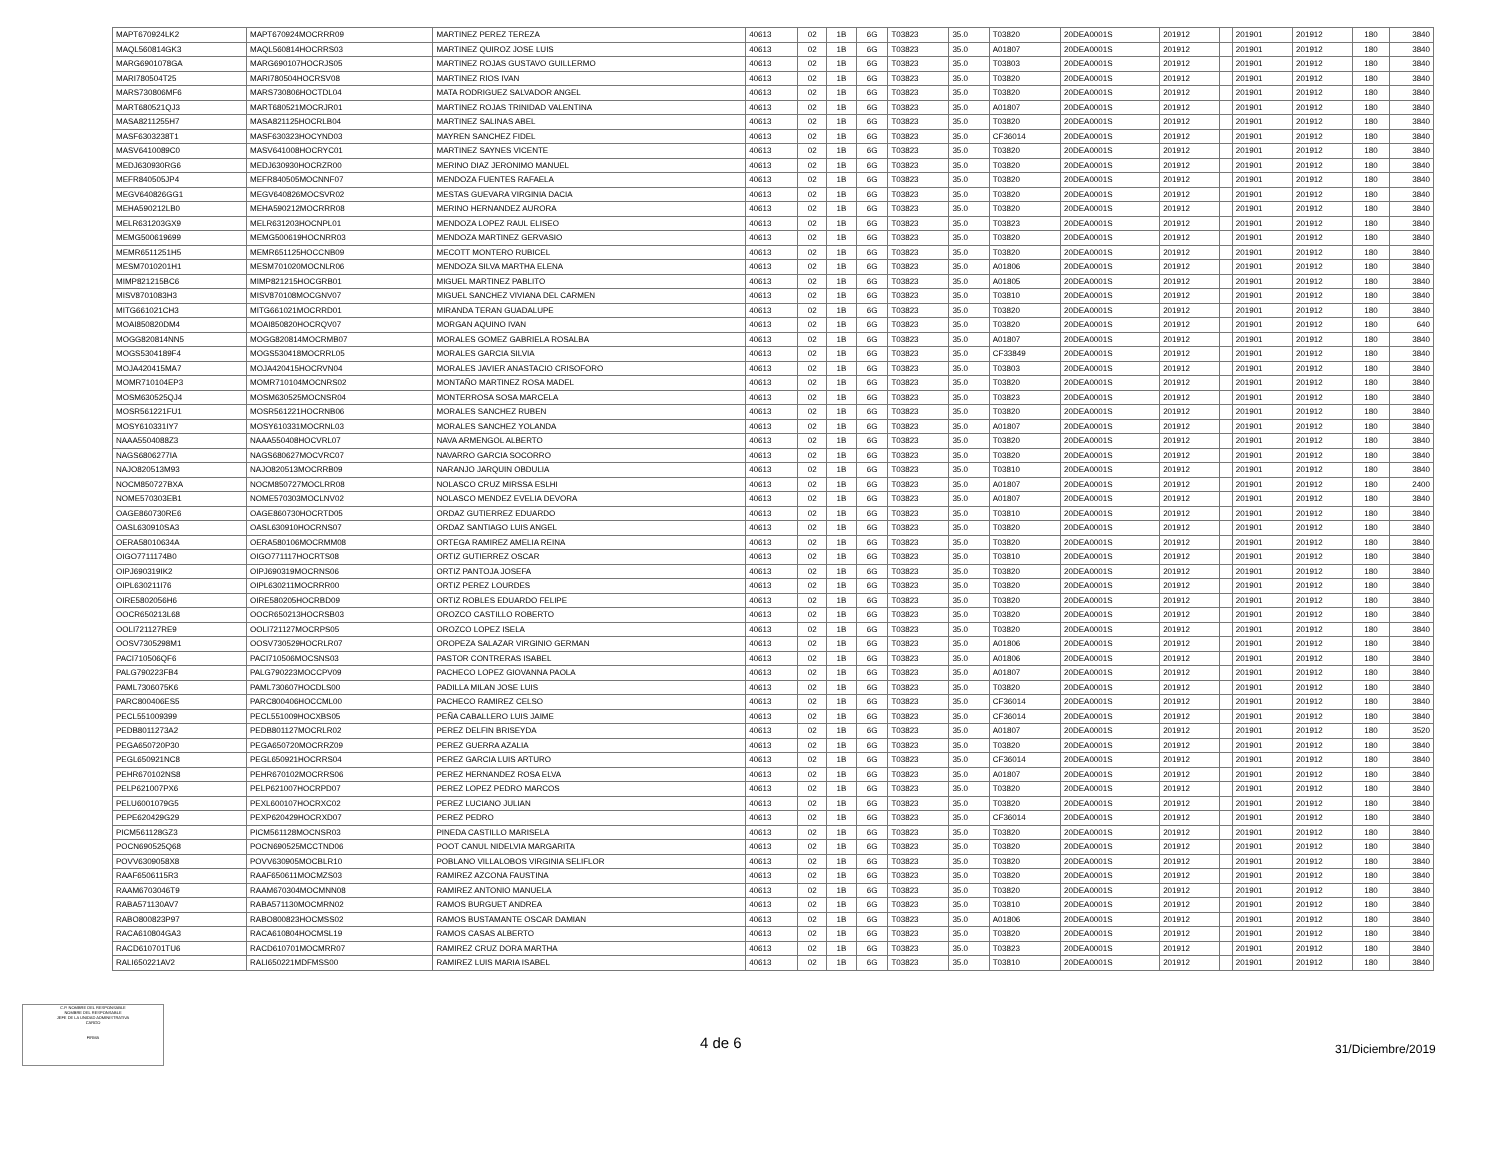| MAPT670924LK2 | MAPT670924MOCRRR09 | MARTINEZ PEREZ TEREZA | 40613 | 02 | 1B | 6G | T03823 | 35.0 | T03820 | 20DEA0001S | 201912 | | 201901 | 201912 | 180 | 3840 |
| MAQL560814GK3 | MAQL560814HOCRRS03 | MARTINEZ QUIROZ JOSE LUIS | 40613 | 02 | 1B | 6G | T03823 | 35.0 | A01807 | 20DEA0001S | 201912 | | 201901 | 201912 | 180 | 3840 |
| MARG6901078GA | MARG690107HOCRJS05 | MARTINEZ ROJAS GUSTAVO GUILLERMO | 40613 | 02 | 1B | 6G | T03823 | 35.0 | T03803 | 20DEA0001S | 201912 | | 201901 | 201912 | 180 | 3840 |
| MARI780504T25 | MARI780504HOCRSV08 | MARTINEZ RIOS IVAN | 40613 | 02 | 1B | 6G | T03823 | 35.0 | T03820 | 20DEA0001S | 201912 | | 201901 | 201912 | 180 | 3840 |
| MARS730806MF6 | MARS730806HOCTDL04 | MATA RODRIGUEZ SALVADOR ANGEL | 40613 | 02 | 1B | 6G | T03823 | 35.0 | T03820 | 20DEA0001S | 201912 | | 201901 | 201912 | 180 | 3840 |
| MART680521QJ3 | MART680521MOCRJR01 | MARTINEZ ROJAS TRINIDAD VALENTINA | 40613 | 02 | 1B | 6G | T03823 | 35.0 | A01807 | 20DEA0001S | 201912 | | 201901 | 201912 | 180 | 3840 |
| MASA8211255H7 | MASA821125HOCRLB04 | MARTINEZ SALINAS ABEL | 40613 | 02 | 1B | 6G | T03823 | 35.0 | T03820 | 20DEA0001S | 201912 | | 201901 | 201912 | 180 | 3840 |
| MASF6303238T1 | MASF630323HOCYND03 | MAYREN SANCHEZ FIDEL | 40613 | 02 | 1B | 6G | T03823 | 35.0 | CF36014 | 20DEA0001S | 201912 | | 201901 | 201912 | 180 | 3840 |
| MASV6410089C0 | MASV641008HOCRYC01 | MARTINEZ SAYNES VICENTE | 40613 | 02 | 1B | 6G | T03823 | 35.0 | T03820 | 20DEA0001S | 201912 | | 201901 | 201912 | 180 | 3840 |
| MEDJ630930RG6 | MEDJ630930HOCRZR00 | MERINO DIAZ JERONIMO MANUEL | 40613 | 02 | 1B | 6G | T03823 | 35.0 | T03820 | 20DEA0001S | 201912 | | 201901 | 201912 | 180 | 3840 |
| MEFR840505JP4 | MEFR840505MOCNNF07 | MENDOZA FUENTES RAFAELA | 40613 | 02 | 1B | 6G | T03823 | 35.0 | T03820 | 20DEA0001S | 201912 | | 201901 | 201912 | 180 | 3840 |
| MEGV640826GG1 | MEGV640826MOCSVR02 | MESTAS GUEVARA VIRGINIA DACIA | 40613 | 02 | 1B | 6G | T03823 | 35.0 | T03820 | 20DEA0001S | 201912 | | 201901 | 201912 | 180 | 3840 |
| MEHA590212LB0 | MEHA590212MOCRRR08 | MERINO HERNANDEZ AURORA | 40613 | 02 | 1B | 6G | T03823 | 35.0 | T03820 | 20DEA0001S | 201912 | | 201901 | 201912 | 180 | 3840 |
| MELR631203GX9 | MELR631203HOCNPL01 | MENDOZA LOPEZ RAUL ELISEO | 40613 | 02 | 1B | 6G | T03823 | 35.0 | T03823 | 20DEA0001S | 201912 | | 201901 | 201912 | 180 | 3840 |
| MEMG500619699 | MEMG500619HOCNRR03 | MENDOZA MARTINEZ GERVASIO | 40613 | 02 | 1B | 6G | T03823 | 35.0 | T03820 | 20DEA0001S | 201912 | | 201901 | 201912 | 180 | 3840 |
| MEMR6511251H5 | MEMR651125HOCCNB09 | MECOTT MONTERO RUBICEL | 40613 | 02 | 1B | 6G | T03823 | 35.0 | T03820 | 20DEA0001S | 201912 | | 201901 | 201912 | 180 | 3840 |
| MESM7010201H1 | MESM701020MOCNLR06 | MENDOZA SILVA MARTHA ELENA | 40613 | 02 | 1B | 6G | T03823 | 35.0 | A01806 | 20DEA0001S | 201912 | | 201901 | 201912 | 180 | 3840 |
| MIMP821215BC6 | MIMP821215HOCGRB01 | MIGUEL MARTINEZ PABLITO | 40613 | 02 | 1B | 6G | T03823 | 35.0 | A01805 | 20DEA0001S | 201912 | | 201901 | 201912 | 180 | 3840 |
| MISV8701083H3 | MISV870108MOCGNV07 | MIGUEL SANCHEZ VIVIANA DEL CARMEN | 40613 | 02 | 1B | 6G | T03823 | 35.0 | T03810 | 20DEA0001S | 201912 | | 201901 | 201912 | 180 | 3840 |
| MITG661021CH3 | MITG661021MOCRRD01 | MIRANDA TERAN GUADALUPE | 40613 | 02 | 1B | 6G | T03823 | 35.0 | T03820 | 20DEA0001S | 201912 | | 201901 | 201912 | 180 | 3840 |
| MOAI850820DM4 | MOAI850820HOCRQV07 | MORGAN AQUINO IVAN | 40613 | 02 | 1B | 6G | T03823 | 35.0 | T03820 | 20DEA0001S | 201912 | | 201901 | 201912 | 180 | 640 |
| MOGG820814NN5 | MOGG820814MOCRMB07 | MORALES GOMEZ GABRIELA ROSALBA | 40613 | 02 | 1B | 6G | T03823 | 35.0 | A01807 | 20DEA0001S | 201912 | | 201901 | 201912 | 180 | 3840 |
| MOGS5304189F4 | MOGS530418MOCRRL05 | MORALES GARCIA SILVIA | 40613 | 02 | 1B | 6G | T03823 | 35.0 | CF33849 | 20DEA0001S | 201912 | | 201901 | 201912 | 180 | 3840 |
| MOJA420415MA7 | MOJA420415HOCRVN04 | MORALES JAVIER ANASTACIO CRISOFORO | 40613 | 02 | 1B | 6G | T03823 | 35.0 | T03803 | 20DEA0001S | 201912 | | 201901 | 201912 | 180 | 3840 |
| MOMR710104EP3 | MOMR710104MOCNRS02 | MONTAÑO MARTINEZ ROSA MADEL | 40613 | 02 | 1B | 6G | T03823 | 35.0 | T03820 | 20DEA0001S | 201912 | | 201901 | 201912 | 180 | 3840 |
| MOSM630525QJ4 | MOSM630525MOCNSR04 | MONTERROSA SOSA MARCELA | 40613 | 02 | 1B | 6G | T03823 | 35.0 | T03823 | 20DEA0001S | 201912 | | 201901 | 201912 | 180 | 3840 |
| MOSR561221FU1 | MOSR561221HOCRNB06 | MORALES SANCHEZ RUBEN | 40613 | 02 | 1B | 6G | T03823 | 35.0 | T03820 | 20DEA0001S | 201912 | | 201901 | 201912 | 180 | 3840 |
| MOSY610331IY7 | MOSY610331MOCRNL03 | MORALES SANCHEZ YOLANDA | 40613 | 02 | 1B | 6G | T03823 | 35.0 | A01807 | 20DEA0001S | 201912 | | 201901 | 201912 | 180 | 3840 |
| NAAA5504088Z3 | NAAA550408HOCVRL07 | NAVA ARMENGOL ALBERTO | 40613 | 02 | 1B | 6G | T03823 | 35.0 | T03820 | 20DEA0001S | 201912 | | 201901 | 201912 | 180 | 3840 |
| NAGS6806277IA | NAGS680627MOCVRC07 | NAVARRO GARCIA SOCORRO | 40613 | 02 | 1B | 6G | T03823 | 35.0 | T03820 | 20DEA0001S | 201912 | | 201901 | 201912 | 180 | 3840 |
| NAJO820513M93 | NAJO820513MOCRRB09 | NARANJO JARQUIN OBDULIA | 40613 | 02 | 1B | 6G | T03823 | 35.0 | T03810 | 20DEA0001S | 201912 | | 201901 | 201912 | 180 | 3840 |
| NOCM850727BXA | NOCM850727MOCLRR08 | NOLASCO CRUZ MIRSSA ESLHI | 40613 | 02 | 1B | 6G | T03823 | 35.0 | A01807 | 20DEA0001S | 201912 | | 201901 | 201912 | 180 | 2400 |
| NOME570303EB1 | NOME570303MOCLNV02 | NOLASCO MENDEZ EVELIA DEVORA | 40613 | 02 | 1B | 6G | T03823 | 35.0 | A01807 | 20DEA0001S | 201912 | | 201901 | 201912 | 180 | 3840 |
| OAGE860730RE6 | OAGE860730HOCRTD05 | ORDAZ GUTIERREZ EDUARDO | 40613 | 02 | 1B | 6G | T03823 | 35.0 | T03810 | 20DEA0001S | 201912 | | 201901 | 201912 | 180 | 3840 |
| OASL630910SA3 | OASL630910HOCRNS07 | ORDAZ SANTIAGO LUIS ANGEL | 40613 | 02 | 1B | 6G | T03823 | 35.0 | T03820 | 20DEA0001S | 201912 | | 201901 | 201912 | 180 | 3840 |
| OERA58010634A | OERA580106MOCRMM08 | ORTEGA RAMIREZ AMELIA REINA | 40613 | 02 | 1B | 6G | T03823 | 35.0 | T03820 | 20DEA0001S | 201912 | | 201901 | 201912 | 180 | 3840 |
| OIGO7711174B0 | OIGO771117HOCRTS08 | ORTIZ GUTIERREZ OSCAR | 40613 | 02 | 1B | 6G | T03823 | 35.0 | T03810 | 20DEA0001S | 201912 | | 201901 | 201912 | 180 | 3840 |
| OIPJ690319IK2 | OIPJ690319MOCRNS06 | ORTIZ PANTOJA JOSEFA | 40613 | 02 | 1B | 6G | T03823 | 35.0 | T03820 | 20DEA0001S | 201912 | | 201901 | 201912 | 180 | 3840 |
| OIPL630211I76 | OIPL630211MOCRRR00 | ORTIZ PEREZ LOURDES | 40613 | 02 | 1B | 6G | T03823 | 35.0 | T03820 | 20DEA0001S | 201912 | | 201901 | 201912 | 180 | 3840 |
| OIRE5802056H6 | OIRE580205HOCRBD09 | ORTIZ ROBLES EDUARDO FELIPE | 40613 | 02 | 1B | 6G | T03823 | 35.0 | T03820 | 20DEA0001S | 201912 | | 201901 | 201912 | 180 | 3840 |
| OOCR650213L68 | OOCR650213HOCRSB03 | OROZCO CASTILLO ROBERTO | 40613 | 02 | 1B | 6G | T03823 | 35.0 | T03820 | 20DEA0001S | 201912 | | 201901 | 201912 | 180 | 3840 |
| OOLI721127RE9 | OOLI721127MOCRPS05 | OROZCO LOPEZ ISELA | 40613 | 02 | 1B | 6G | T03823 | 35.0 | T03820 | 20DEA0001S | 201912 | | 201901 | 201912 | 180 | 3840 |
| OOSV7305298M1 | OOSV730529HOCRLR07 | OROPEZA SALAZAR VIRGINIO GERMAN | 40613 | 02 | 1B | 6G | T03823 | 35.0 | A01806 | 20DEA0001S | 201912 | | 201901 | 201912 | 180 | 3840 |
| PACI710506QF6 | PACI710506MOCSNS03 | PASTOR CONTRERAS ISABEL | 40613 | 02 | 1B | 6G | T03823 | 35.0 | A01806 | 20DEA0001S | 201912 | | 201901 | 201912 | 180 | 3840 |
| PALG790223FB4 | PALG790223MOCCPV09 | PACHECO LOPEZ GIOVANNA PAOLA | 40613 | 02 | 1B | 6G | T03823 | 35.0 | A01807 | 20DEA0001S | 201912 | | 201901 | 201912 | 180 | 3840 |
| PAML7306075K6 | PAML730607HOCDLS00 | PADILLA MILAN JOSE LUIS | 40613 | 02 | 1B | 6G | T03823 | 35.0 | T03820 | 20DEA0001S | 201912 | | 201901 | 201912 | 180 | 3840 |
| PARC800406ES5 | PARC800406HOCCML00 | PACHECO RAMIREZ CELSO | 40613 | 02 | 1B | 6G | T03823 | 35.0 | CF36014 | 20DEA0001S | 201912 | | 201901 | 201912 | 180 | 3840 |
| PECL551009399 | PECL551009HOCXBS05 | PEÑA CABALLERO LUIS JAIME | 40613 | 02 | 1B | 6G | T03823 | 35.0 | CF36014 | 20DEA0001S | 201912 | | 201901 | 201912 | 180 | 3840 |
| PEDB8011273A2 | PEDB801127MOCRLR02 | PEREZ DELFIN BRISEYDA | 40613 | 02 | 1B | 6G | T03823 | 35.0 | A01807 | 20DEA0001S | 201912 | | 201901 | 201912 | 180 | 3520 |
| PEGA650720P30 | PEGA650720MOCRRZ09 | PEREZ GUERRA AZALIA | 40613 | 02 | 1B | 6G | T03823 | 35.0 | T03820 | 20DEA0001S | 201912 | | 201901 | 201912 | 180 | 3840 |
| PEGL650921NC8 | PEGL650921HOCRRS04 | PEREZ GARCIA LUIS ARTURO | 40613 | 02 | 1B | 6G | T03823 | 35.0 | CF36014 | 20DEA0001S | 201912 | | 201901 | 201912 | 180 | 3840 |
| PEHR670102NS8 | PEHR670102MOCRRS06 | PEREZ HERNANDEZ ROSA ELVA | 40613 | 02 | 1B | 6G | T03823 | 35.0 | A01807 | 20DEA0001S | 201912 | | 201901 | 201912 | 180 | 3840 |
| PELP621007PX6 | PELP621007HOCRPD07 | PEREZ LOPEZ PEDRO MARCOS | 40613 | 02 | 1B | 6G | T03823 | 35.0 | T03820 | 20DEA0001S | 201912 | | 201901 | 201912 | 180 | 3840 |
| PELU6001079G5 | PEXL600107HOCRXC02 | PEREZ LUCIANO JULIAN | 40613 | 02 | 1B | 6G | T03823 | 35.0 | T03820 | 20DEA0001S | 201912 | | 201901 | 201912 | 180 | 3840 |
| PEPE620429G29 | PEXP620429HOCRXD07 | PEREZ PEDRO | 40613 | 02 | 1B | 6G | T03823 | 35.0 | CF36014 | 20DEA0001S | 201912 | | 201901 | 201912 | 180 | 3840 |
| PICM561128GZ3 | PICM561128MOCNSR03 | PINEDA CASTILLO MARISELA | 40613 | 02 | 1B | 6G | T03823 | 35.0 | T03820 | 20DEA0001S | 201912 | | 201901 | 201912 | 180 | 3840 |
| POCN690525Q68 | POCN690525MCCTND06 | POOT CANUL NIDELVIA MARGARITA | 40613 | 02 | 1B | 6G | T03823 | 35.0 | T03820 | 20DEA0001S | 201912 | | 201901 | 201912 | 180 | 3840 |
| POVV6309058X8 | POVV630905MOCBLR10 | POBLANO VILLALOBOS VIRGINIA SELIFLOR | 40613 | 02 | 1B | 6G | T03823 | 35.0 | T03820 | 20DEA0001S | 201912 | | 201901 | 201912 | 180 | 3840 |
| RAAF6506115R3 | RAAF650611MOCMZS03 | RAMIREZ AZCONA FAUSTINA | 40613 | 02 | 1B | 6G | T03823 | 35.0 | T03820 | 20DEA0001S | 201912 | | 201901 | 201912 | 180 | 3840 |
| RAAM6703046T9 | RAAM670304MOCMNN08 | RAMIREZ ANTONIO MANUELA | 40613 | 02 | 1B | 6G | T03823 | 35.0 | T03820 | 20DEA0001S | 201912 | | 201901 | 201912 | 180 | 3840 |
| RABA571130AV7 | RABA571130MOCMRN02 | RAMOS BURGUET ANDREA | 40613 | 02 | 1B | 6G | T03823 | 35.0 | T03810 | 20DEA0001S | 201912 | | 201901 | 201912 | 180 | 3840 |
| RABO800823P97 | RABO800823HOCMSS02 | RAMOS BUSTAMANTE OSCAR DAMIAN | 40613 | 02 | 1B | 6G | T03823 | 35.0 | A01806 | 20DEA0001S | 201912 | | 201901 | 201912 | 180 | 3840 |
| RACA610804GA3 | RACA610804HOCMSL19 | RAMOS CASAS ALBERTO | 40613 | 02 | 1B | 6G | T03823 | 35.0 | T03820 | 20DEA0001S | 201912 | | 201901 | 201912 | 180 | 3840 |
| RACD610701TU6 | RACD610701MOCMRR07 | RAMIREZ CRUZ DORA MARTHA | 40613 | 02 | 1B | 6G | T03823 | 35.0 | T03823 | 20DEA0001S | 201912 | | 201901 | 201912 | 180 | 3840 |
| RALI650221AV2 | RALI650221MDFMSS00 | RAMIREZ LUIS MARIA ISABEL | 40613 | 02 | 1B | 6G | T03823 | 35.0 | T03810 | 20DEA0001S | 201912 | | 201901 | 201912 | 180 | 3840 |
C.P. NOMBRE DEL RESPONSABLE
NOMBRE DEL RESPONSABLE
JEFE DE LA UNIDAD ADMINISTRATIVA
CARGO
FIRMA
4 de 6 31/Diciembre/2019